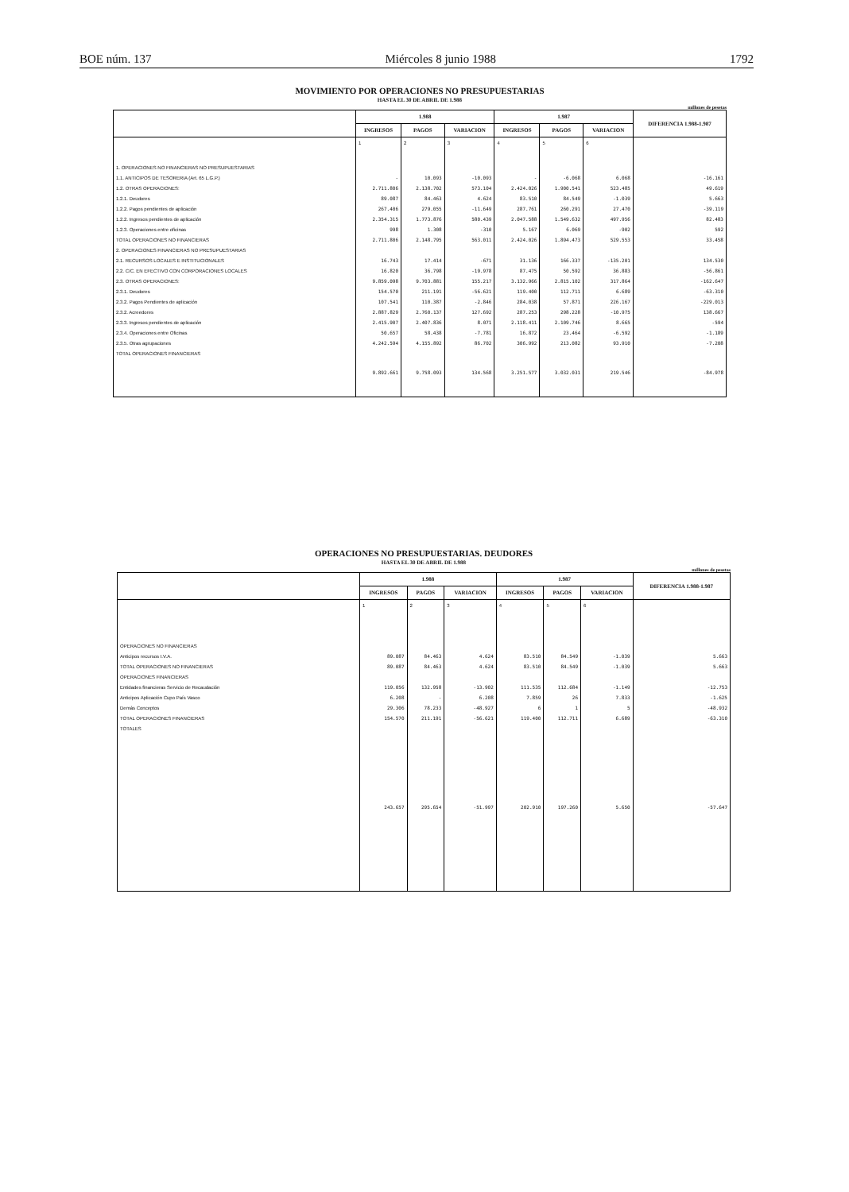BOE núm. 137 Miércoles 8 junio 1988 1792
MOVIMIENTO POR OPERACIONES NO PRESUPUESTARIAS
HASTA EL 30 DE ABRIL DE 1.988
millones de pesetas
| | 1.988 | | | 1.987 | | | DIFERENCIA 1.988-1.987 |
| --- | --- | --- | --- | --- | --- | --- | --- |
| | INGRESOS | PAGOS | VARIACION | INGRESOS | PAGOS | VARIACION | |
| | 1 | 2 | 3 | 4 | 5 | 6 | |
| 1. OPERACIONES NO FINANCIERAS NO PRESUPUESTARIAS | | | | | | | |
| 1.1. ANTICIPOS DE TESORERIA (Art. 65 L.G.P.) | - | 10.093 | -10.093 | - | -6.068 | 6.068 | -16.161 |
| 1.2. OTRAS OPERACIONES: | 2.711.806 | 2.138.702 | 573.104 | 2.424.026 | 1.900.541 | 523.485 | 49.619 |
| 1.2.1. Deudores | 89.087 | 84.463 | 4.624 | 83.510 | 84.549 | -1.039 | 5.663 |
| 1.2.2. Pagos pendientes de aplicación | 267.406 | 279.055 | -11.649 | 287.761 | 260.291 | 27.470 | -39.119 |
| 1.2.2. Ingresos pendientes de aplicación | 2.354.315 | 1.773.876 | 580.439 | 2.047.588 | 1.549.632 | 497.956 | 82.483 |
| 1.2.3. Operaciones entre oficinas | 998 | 1.308 | -310 | 5.167 | 6.069 | -902 | 592 |
| TOTAL OPERACIONES NO FINANCIERAS | 2.711.806 | 2.148.795 | 563.011 | 2.424.026 | 1.894.473 | 529.553 | 33.458 |
| 2. OPERACIONES FINANCIERAS NO PRESUPUESTARIAS | | | | | | | |
| 2.1. RECURSOS LOCALES E INSTITUCIONALES | 16.743 | 17.414 | -671 | 31.136 | 166.337 | -135.201 | 134.530 |
| 2.2. C/C. EN EFECTIVO CON CORPORACIONES LOCALES | 16.820 | 36.798 | -19.978 | 87.475 | 50.592 | 36.883 | -56.861 |
| 2.3. OTRAS OPERACIONES: | 9.859.098 | 9.703.881 | 155.217 | 3.132.966 | 2.815.102 | 317.864 | -162.647 |
| 2.3.1. Deudores | 154.570 | 211.191 | -56.621 | 119.400 | 112.711 | 6.689 | -63.310 |
| 2.3.2. Pagos Pendientes de aplicación | 107.541 | 110.387 | -2.846 | 284.038 | 57.871 | 226.167 | -229.013 |
| 2.3.2. Acreedores | 2.887.829 | 2.760.137 | 127.692 | 287.253 | 298.228 | -10.975 | 138.667 |
| 2.3.3. Ingresos pendientes de aplicación | 2.415.907 | 2.407.836 | 8.071 | 2.118.411 | 2.109.746 | 8.665 | -594 |
| 2.3.4. Operaciones entre Oficinas | 50.657 | 58.438 | -7.781 | 16.872 | 23.464 | -6.592 | -1.189 |
| 2.3.5. Otras agrupaciones | 4.242.594 | 4.155.892 | 86.702 | 306.992 | 213.082 | 93.910 | -7.208 |
| TOTAL OPERACIONES FINANCIERAS | 9.892.661 | 9.758.093 | 134.568 | 3.251.577 | 3.032.031 | 219.546 | -84.978 |
OPERACIONES NO PRESUPUESTARIAS. DEUDORES
HASTA EL 30 DE ABRIL DE 1.988
millones de pesetas
| | 1.988 | | | 1.987 | | | DIFERENCIA 1.988-1.987 |
| --- | --- | --- | --- | --- | --- | --- | --- |
| | INGRESOS | PAGOS | VARIACION | INGRESOS | PAGOS | VARIACION | |
| | 1 | 2 | 3 | 4 | 5 | 6 | |
| OPERACIONES NO FINANCIERAS | | | | | | | |
| Anticipos recursos I.V.A. | 89.087 | 84.463 | 4.624 | 83.510 | 84.549 | -1.039 | 5.663 |
| TOTAL OPERACIONES NO FINANCIERAS | 89.087 | 84.463 | 4.624 | 83.510 | 84.549 | -1.039 | 5.663 |
| OPERACIONES FINANCIERAS | | | | | | | |
| Entidades financieras Servicio de Recaudación | 119.056 | 132.958 | -13.902 | 111.535 | 112.684 | -1.149 | -12.753 |
| Anticipos Aplicación Cupo País Vasco | 6.208 | - | 6.208 | 7.859 | 26 | 7.833 | -1.625 |
| Demás Conceptos | 29.306 | 78.233 | -48.927 | 6 | 1 | 5 | -48.932 |
| TOTAL OPERACIONES FINANCIERAS | 154.570 | 211.191 | -56.621 | 119.400 | 112.711 | 6.689 | -63.310 |
| TOTALES | 243.657 | 295.654 | -51.997 | 202.910 | 197.260 | 5.650 | -57.647 |